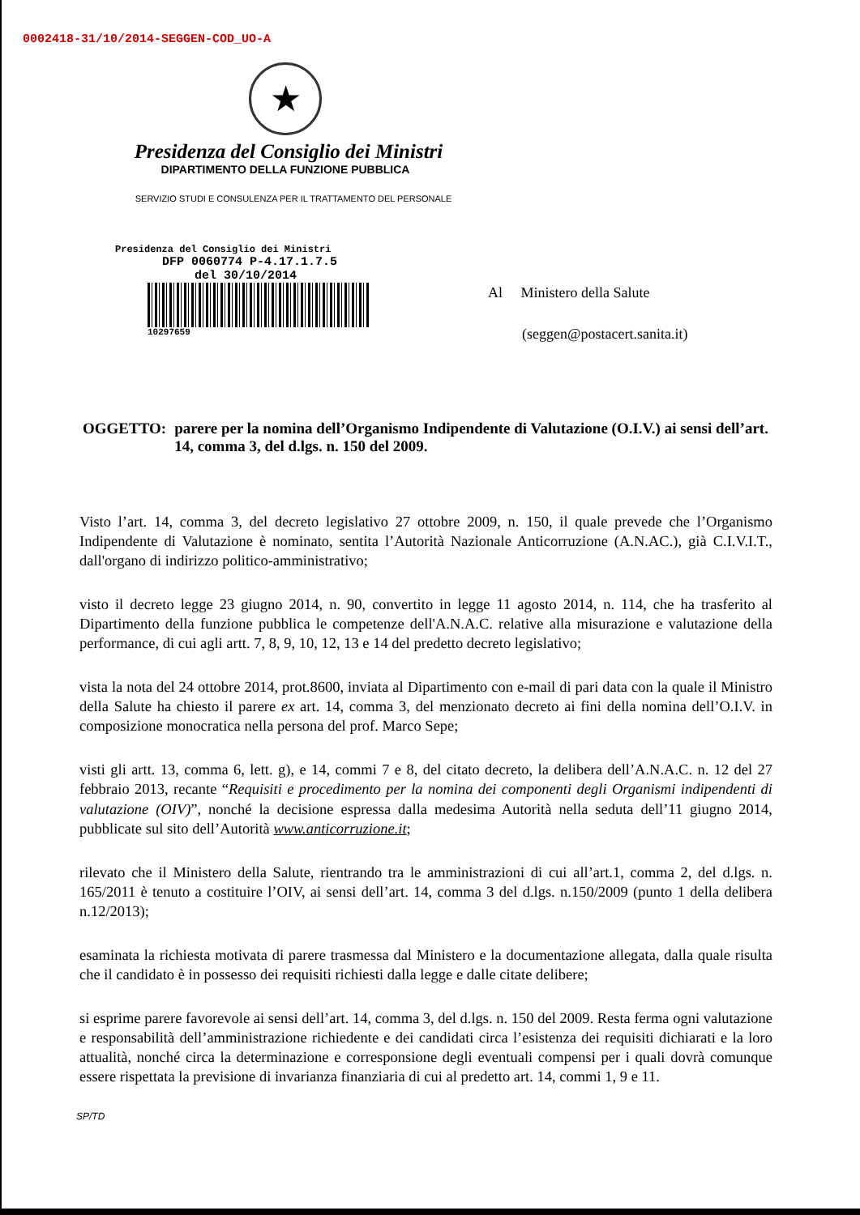0002418-31/10/2014-SEGGEN-COD_UO-A
★
Presidenza del Consiglio dei Ministri
DIPARTIMENTO DELLA FUNZIONE PUBBLICA
SERVIZIO STUDI E CONSULENZA PER IL TRATTAMENTO DEL PERSONALE
Presidenza del Consiglio dei Ministri
DFP 0060774 P-4.17.1.7.5
del 30/10/2014
10297659
Al Ministero della Salute
(seggen@postacert.sanita.it)
OGGETTO: parere per la nomina dell’Organismo Indipendente di Valutazione (O.I.V.) ai sensi dell’art. 14, comma 3, del d.lgs. n. 150 del 2009.
Visto l’art. 14, comma 3, del decreto legislativo 27 ottobre 2009, n. 150, il quale prevede che l’Organismo Indipendente di Valutazione è nominato, sentita l’Autorità Nazionale Anticorruzione (A.N.AC.), già C.I.V.I.T., dall'organo di indirizzo politico-amministrativo;
visto il decreto legge 23 giugno 2014, n. 90, convertito in legge 11 agosto 2014, n. 114, che ha trasferito al Dipartimento della funzione pubblica le competenze dell'A.N.A.C. relative alla misurazione e valutazione della performance, di cui agli artt. 7, 8, 9, 10, 12, 13 e 14 del predetto decreto legislativo;
vista la nota del 24 ottobre 2014, prot.8600, inviata al Dipartimento con e-mail di pari data con la quale il Ministro della Salute ha chiesto il parere ex art. 14, comma 3, del menzionato decreto ai fini della nomina dell’O.I.V. in composizione monocratica nella persona del prof. Marco Sepe;
visti gli artt. 13, comma 6, lett. g), e 14, commi 7 e 8, del citato decreto, la delibera dell’A.N.A.C. n. 12 del 27 febbraio 2013, recante “Requisiti e procedimento per la nomina dei componenti degli Organismi indipendenti di valutazione (OIV)”, nonché la decisione espressa dalla medesima Autorità nella seduta dell’11 giugno 2014, pubblicate sul sito dell’Autorità www.anticorruzione.it;
rilevato che il Ministero della Salute, rientrando tra le amministrazioni di cui all’art.1, comma 2, del d.lgs. n. 165/2011 è tenuto a costituire l’OIV, ai sensi dell’art. 14, comma 3 del d.lgs. n.150/2009 (punto 1 della delibera n.12/2013);
esaminata la richiesta motivata di parere trasmessa dal Ministero e la documentazione allegata, dalla quale risulta che il candidato è in possesso dei requisiti richiesti dalla legge e dalle citate delibere;
si esprime parere favorevole ai sensi dell’art. 14, comma 3, del d.lgs. n. 150 del 2009. Resta ferma ogni valutazione e responsabilità dell’amministrazione richiedente e dei candidati circa l’esistenza dei requisiti dichiarati e la loro attualità, nonché circa la determinazione e corresponsione degli eventuali compensi per i quali dovrà comunque essere rispettata la previsione di invarianza finanziaria di cui al predetto art. 14, commi 1, 9 e 11.
SP/TD